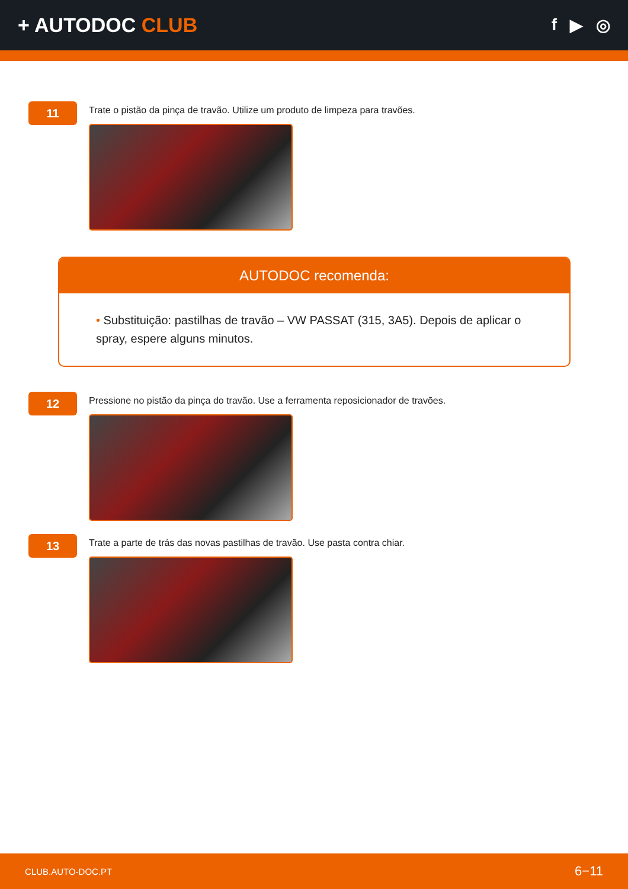+ AUTODOC CLUB
f ▶ ◎
11
Trate o pistão da pinça de travão. Utilize um produto de limpeza para travões.
AUTODOC recomenda:
• Substituição: pastilhas de travão – VW PASSAT (315, 3A5). Depois de aplicar o spray, espere alguns minutos.
12
Pressione no pistão da pinça do travão. Use a ferramenta reposicionador de travões.
13
Trate a parte de trás das novas pastilhas de travão. Use pasta contra chiar.
CLUB.AUTO-DOC.PT 6−11